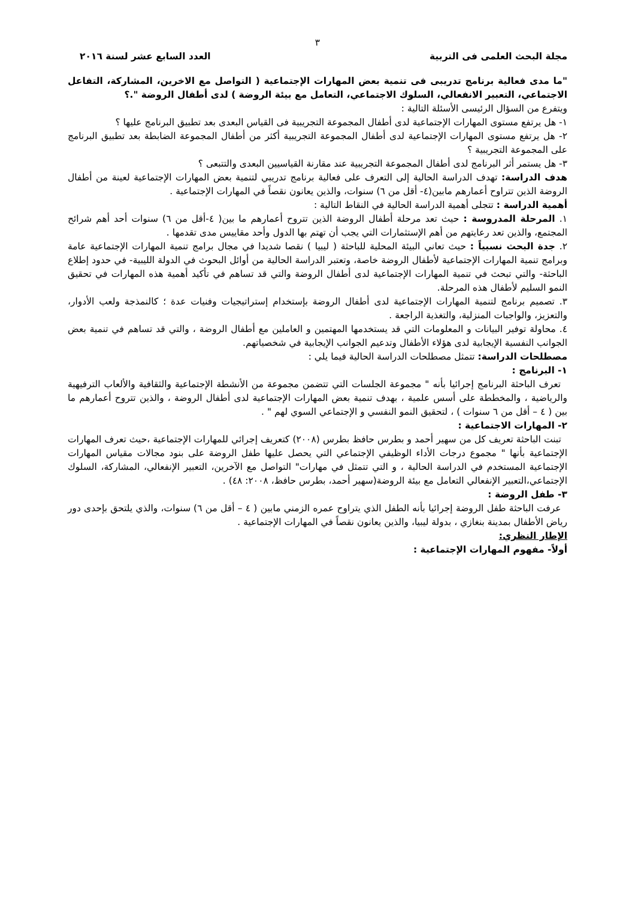٣
مجلة البحث العلمى فى التربية العدد السابع عشر لسنة ٢٠١٦
"ما مدى فعالية برنامج تدريبى فى تنمية بعض المهارات الإجتماعية ( التواصل مع الاخرين، المشاركة، التفاعل الاجتماعي، التعبير الانفعالي، السلوك الاجتماعي، التعامل مع بيئة الروضة ) لدى أطفال الروضة ".؟
ويتفرع من السؤال الرئيسى الأسئلة التالية :
١- هل يرتفع مستوى المهارات الإجتماعية لدى أطفال المجموعة التجريبية فى القياس البعدى بعد تطبيق البرنامج عليها ؟
٢- هل يرتفع مستوى المهارات الإجتماعية لدى أطفال المجموعة التجريبية أكثر من أطفال المجموعة الضابطة بعد تطبيق البرنامج على المجموعة التجريبية ؟
٣- هل يستمر أثر البرنامج لدى أطفال المجموعة التجريبية عند مقارنة القياسيين البعدى والتتبعى ؟
هدف الدراسة: تهدف الدراسة الحالية إلى التعرف على فعالية برنامج تدريبي لتنمية بعض المهارات الإجتماعية لعينة من أطفال الروضة الذين تتراوح أعمارهم مابين(٤- أقل من ٦) سنوات، والذين يعانون نقصاً في المهارات الإجتماعية .
أهمية الدراسة : تتجلى أهمية الدراسة الحالية في النقاط التالية :
١. المرحلة المدروسة : حيث تعد مرحلة أطفال الروضة الذين تتروح أعمارهم ما بين( ٤-أقل من ٦) سنوات أحد أهم شرائح المجتمع، والذين تعد رعايتهم من أهم الإستثمارات التي يجب أن تهتم بها الدول وأحد مقاييس مدى تقدمها .
٢. جدة البحث نسبياً : حيث تعاني البيئة المحلية للباحثة ( ليبيا ) نقصا شديدا في مجال برامج تنمية المهارات الإجتماعية عامة وبرامج تنمية المهارات الإجتماعية لأطفال الروضة خاصة، وتعتبر الدراسة الحالية من أوائل البحوث في الدولة الليبية- في حدود إطلاع الباحثة- والتي تبحث في تنمية المهارات الإجتماعية لدى أطفال الروضة والتي قد تساهم في تأكيد أهمية هذه المهارات في تحقيق النمو السليم لأطفال هذه المرحلة.
٣. تصميم برنامج لتنمية المهارات الإجتماعية لدى أطفال الروضة بإستخدام إستراتيجيات وفنيات عدة ؛ كالنمذجة ولعب الأدوار، والتعزيز، والواجبات المنزلية، والتغذية الراجعة .
٤. محاولة توفير البيانات و المعلومات التي قد يستخدمها المهتمين و العاملين مع أطفال الروضة ، والتي قد تساهم في تنمية بعض الجوانب النفسية الإيجابية لدى هؤلاء الأطفال وتدعيم الجوانب الإيجابية في شخصياتهم.
مصطلحات الدراسة: تتمثل مصطلحات الدراسة الحالية فيما يلي :
١- البرنامج :
تعرف الباحثة البرنامج إجرائيا بأنه " مجموعة الجلسات التي تتضمن مجموعة من الأنشطة الإجتماعية والثقافية والألعاب الترفيهية والرياضية ، والمخططة على أسس علمية ، بهدف تنمية بعض المهارات الإجتماعية لدى أطفال الروضة ، والذين تتروح أعمارهم ما بين ( ٤ – أقل من ٦ سنوات ) ، لتحقيق النمو النفسي و الإجتماعي السوي لهم " .
٢- المهارات الاجتماعية :
تبنت الباحثة تعريف كل من سهير أحمد و بطرس حافظ بطرس (٢٠٠٨) كتعريف إجرائي للمهارات الإجتماعية ،حيث تعرف المهارات الإجتماعية بأنها " مجموع درجات الأداء الوظيفي الإجتماعي التي يحصل عليها طفل الروضة على بنود مجالات مقياس المهارات الإجتماعية المستخدم في الدراسة الحالية ، و التي تتمثل في مهارات" التواصل مع الآخرين، التعبير الإنفعالي، المشاركة، السلوك الإجتماعي،التعبير الإنفعالي التعامل مع بيئة الروضة(سهير أحمد، بطرس حافظ، ٢٠٠٨: ٤٨) .
٣- طفل الروضة :
عرفت الباحثة طفل الروضة إجرائيا بأنه الطفل الذي يتراوح عمره الزمني مابين ( ٤ – أقل من ٦) سنوات، والذي يلتحق بإحدى دور رياض الأطفال بمدينة بنغازي ، بدولة ليبيا، والذين يعانون نقصاً في المهارات الإجتماعية .
الإطار النظري:
أولاً- مفهوم المهارات الإجتماعية :